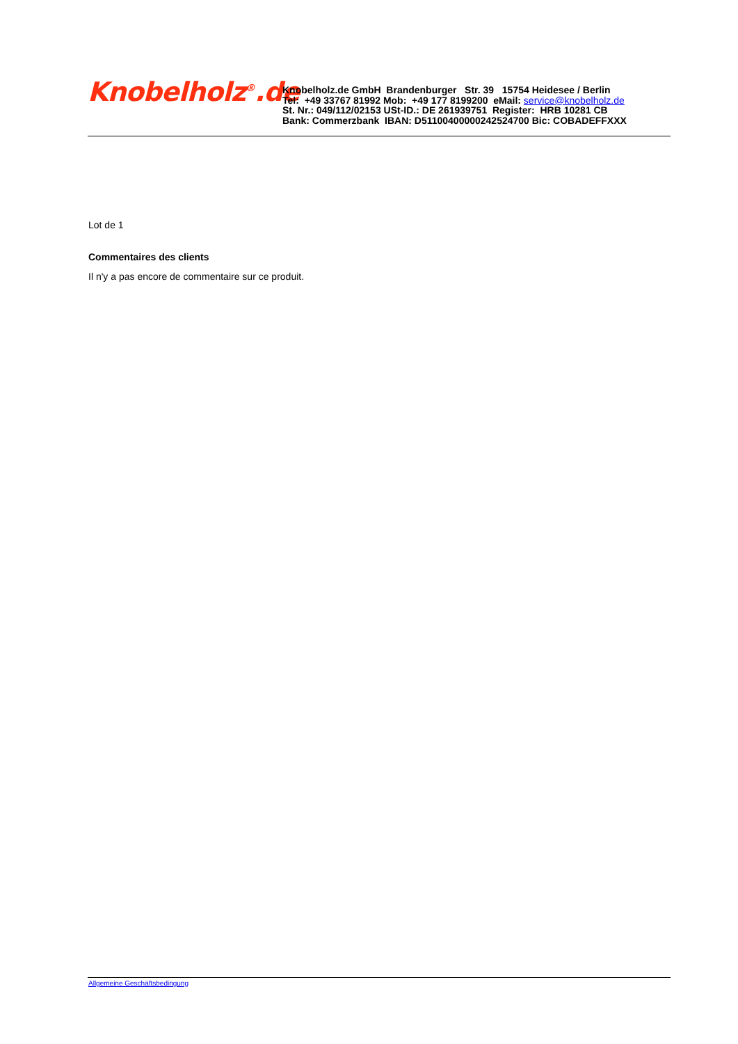Knobelholz<sup>®</sup>.de
Knobelholz.de GmbH Brandenburger Str. 39 15754 Heidesee / Berlin
Tel: +49 33767 81992 Mob: +49 177 8199200 eMail: service@knobelholz.de
St. Nr.: 049/112/02153 USt-ID.: DE 261939751 Register: HRB 10281 CB
Bank: Commerzbank IBAN: D51100400000242524700 Bic: COBADEFFXXX
Lot de 1
Commentaires des clients
Il n'y a pas encore de commentaire sur ce produit.
Allgemeine Geschäftsbedingung